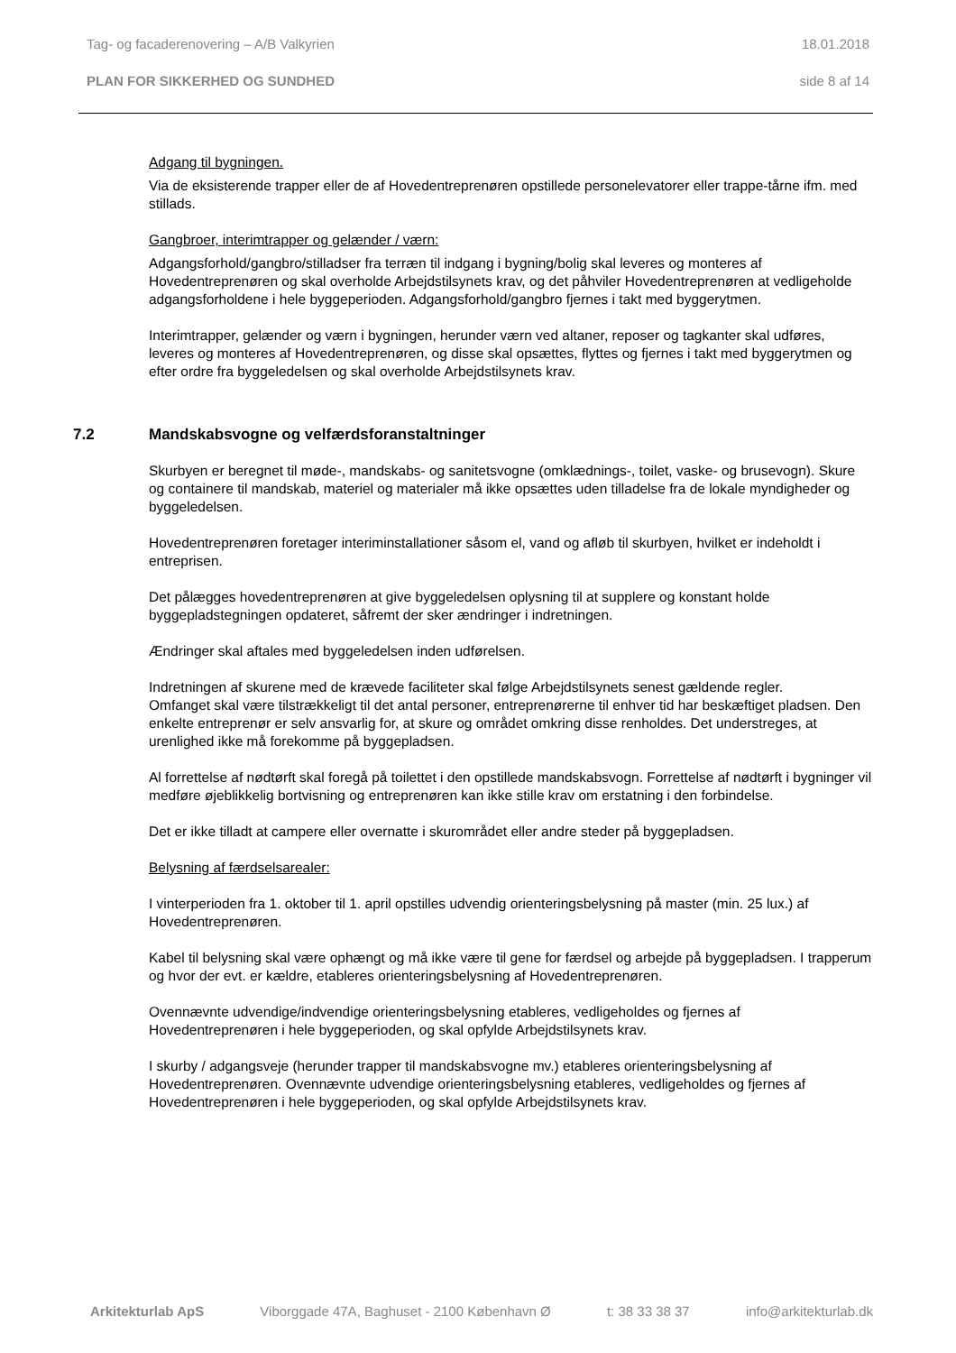Tag- og facaderenovering – A/B Valkyrien 18.01.2018
PLAN FOR SIKKERHED OG SUNDHED side 8 af 14
Adgang til bygningen.
Via de eksisterende trapper eller de af Hovedentreprenøren opstillede personelevatorer eller trappe-tårne ifm. med stillads.
Gangbroer, interimtrapper og gelænder / værn:
Adgangsforhold/gangbro/stilladser fra terræn til indgang i bygning/bolig skal leveres og monteres af Hovedentreprenøren og skal overholde Arbejdstilsynets krav, og det påhviler Hovedentreprenøren at vedligeholde adgangsforholdene i hele byggeperioden. Adgangsforhold/gangbro fjernes i takt med byggerytmen.
Interimtrapper, gelænder og værn i bygningen, herunder værn ved altaner, reposer og tagkanter skal udføres, leveres og monteres af Hovedentreprenøren, og disse skal opsættes, flyttes og fjernes i takt med byggerytmen og efter ordre fra byggeledelsen og skal overholde Arbejdstilsynets krav.
7.2 Mandskabsvogne og velfærdsforanstaltninger
Skurbyen er beregnet til møde-, mandskabs- og sanitetsvogne (omklædnings-, toilet, vaske- og brusevogn). Skure og containere til mandskab, materiel og materialer må ikke opsættes uden tilladelse fra de lokale myndigheder og byggeledelsen.
Hovedentreprenøren foretager interiminstallationer såsom el, vand og afløb til skurbyen, hvilket er indeholdt i entreprisen.
Det pålægges hovedentreprenøren at give byggeledelsen oplysning til at supplere og konstant holde byggepladstegningen opdateret, såfremt der sker ændringer i indretningen.
Ændringer skal aftales med byggeledelsen inden udførelsen.
Indretningen af skurene med de krævede faciliteter skal følge Arbejdstilsynets senest gældende regler.
Omfanget skal være tilstrækkeligt til det antal personer, entreprenørerne til enhver tid har beskæftiget pladsen. Den enkelte entreprenør er selv ansvarlig for, at skure og området omkring disse renholdes. Det understreges, at urenlighed ikke må forekomme på byggepladsen.
Al forrettelse af nødtørft skal foregå på toilettet i den opstillede mandskabsvogn. Forrettelse af nødtørft i bygninger vil medføre øjeblikkelig bortvisning og entreprenøren kan ikke stille krav om erstatning i den forbindelse.
Det er ikke tilladt at campere eller overnatte i skurområdet eller andre steder på byggepladsen.
Belysning af færdselsarealer:
I vinterperioden fra 1. oktober til 1. april opstilles udvendig orienteringsbelysning på master (min. 25 lux.) af Hovedentreprenøren.
Kabel til belysning skal være ophængt og må ikke være til gene for færdsel og arbejde på byggepladsen. I trapperum og hvor der evt. er kældre, etableres orienteringsbelysning af Hovedentreprenøren.
Ovennævnte udvendige/indvendige orienteringsbelysning etableres, vedligeholdes og fjernes af Hovedentreprenøren i hele byggeperioden, og skal opfylde Arbejdstilsynets krav.
I skurby / adgangsveje (herunder trapper til mandskabsvogne mv.) etableres orienteringsbelysning af Hovedentreprenøren. Ovennævnte udvendige orienteringsbelysning etableres, vedligeholdes og fjernes af Hovedentreprenøren i hele byggeperioden, og skal opfylde Arbejdstilsynets krav.
Arkitekturlab ApS Viborggade 47A, Baghuset - 2100 København Ø t: 38 33 38 37 info@arkitekturlab.dk